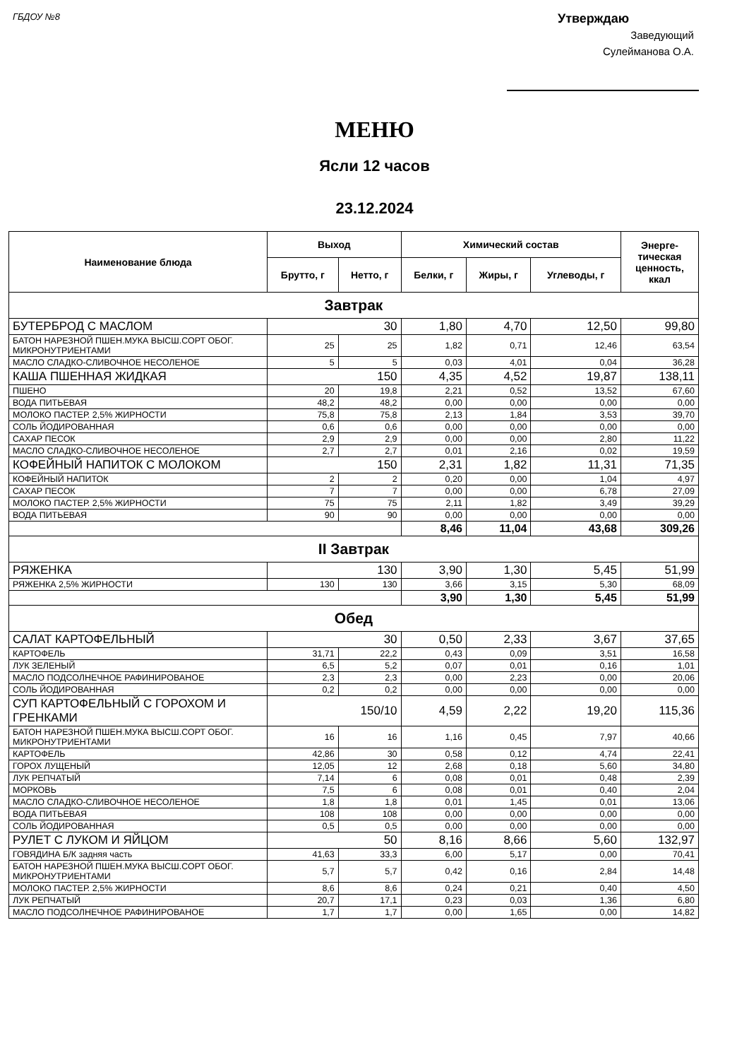ГБДОУ №8
Утверждаю
Заведующий
Сулейманова О.А.
МЕНЮ
Ясли 12 часов
23.12.2024
| Наименование блюда | Выход | | Химический состав | | | Энерге- тическая ценность, ккал |
| --- | --- | --- | --- | --- | --- | --- |
| | Брутто, г | Нетто, г | Белки, г | Жиры, г | Углеводы, г | |
| Завтрак | | | | | | |
| БУТЕРБРОД С МАСЛОМ | 30 | | 1,80 | 4,70 | 12,50 | 99,80 |
| БАТОН НАРЕЗНОЙ ПШЕН.МУКА ВЫСШ.СОРТ ОБОГ. МИКРОНУТРИЕНТАМИ | 25 | 25 | 1,82 | 0,71 | 12,46 | 63,54 |
| МАСЛО СЛАДКО-СЛИВОЧНОЕ НЕСОЛЕНОЕ | 5 | 5 | 0,03 | 4,01 | 0,04 | 36,28 |
| КАША ПШЕННАЯ ЖИДКАЯ | 150 | | 4,35 | 4,52 | 19,87 | 138,11 |
| ПШЕНО | 20 | 19,8 | 2,21 | 0,52 | 13,52 | 67,60 |
| ВОДА ПИТЬЕВАЯ | 48,2 | 48,2 | 0,00 | 0,00 | 0,00 | 0,00 |
| МОЛОКО ПАСТЕР. 2,5% ЖИРНОСТИ | 75,8 | 75,8 | 2,13 | 1,84 | 3,53 | 39,70 |
| СОЛЬ ЙОДИРОВАННАЯ | 0,6 | 0,6 | 0,00 | 0,00 | 0,00 | 0,00 |
| САХАР ПЕСОК | 2,9 | 2,9 | 0,00 | 0,00 | 2,80 | 11,22 |
| МАСЛО СЛАДКО-СЛИВОЧНОЕ НЕСОЛЕНОЕ | 2,7 | 2,7 | 0,01 | 2,16 | 0,02 | 19,59 |
| КОФЕЙНЫЙ НАПИТОК С МОЛОКОМ | 150 | | 2,31 | 1,82 | 11,31 | 71,35 |
| КОФЕЙНЫЙ НАПИТОК | 2 | 2 | 0,20 | 0,00 | 1,04 | 4,97 |
| САХАР ПЕСОК | 7 | 7 | 0,00 | 0,00 | 6,78 | 27,09 |
| МОЛОКО ПАСТЕР. 2,5% ЖИРНОСТИ | 75 | 75 | 2,11 | 1,82 | 3,49 | 39,29 |
| ВОДА ПИТЬЕВАЯ | 90 | 90 | 0,00 | 0,00 | 0,00 | 0,00 |
| | | | 8,46 | 11,04 | 43,68 | 309,26 |
| II Завтрак | | | | | | |
| РЯЖЕНКА | 130 | | 3,90 | 1,30 | 5,45 | 51,99 |
| РЯЖЕНКА 2,5% ЖИРНОСТИ | 130 | 130 | 3,66 | 3,15 | 5,30 | 68,09 |
| | | | 3,90 | 1,30 | 5,45 | 51,99 |
| Обед | | | | | | |
| САЛАТ КАРТОФЕЛЬНЫЙ | 30 | | 0,50 | 2,33 | 3,67 | 37,65 |
| КАРТОФЕЛЬ | 31,71 | 22,2 | 0,43 | 0,09 | 3,51 | 16,58 |
| ЛУК ЗЕЛЕНЫЙ | 6,5 | 5,2 | 0,07 | 0,01 | 0,16 | 1,01 |
| МАСЛО ПОДСОЛНЕЧНОЕ РАФИНИРОВАНОЕ | 2,3 | 2,3 | 0,00 | 2,23 | 0,00 | 20,06 |
| СОЛЬ ЙОДИРОВАННАЯ | 0,2 | 0,2 | 0,00 | 0,00 | 0,00 | 0,00 |
| СУП КАРТОФЕЛЬНЫЙ С ГОРОХОМ И ГРЕНКАМИ | 150/10 | | 4,59 | 2,22 | 19,20 | 115,36 |
| БАТОН НАРЕЗНОЙ ПШЕН.МУКА ВЫСШ.СОРТ ОБОГ. МИКРОНУТРИЕНТАМИ | 16 | 16 | 1,16 | 0,45 | 7,97 | 40,66 |
| КАРТОФЕЛЬ | 42,86 | 30 | 0,58 | 0,12 | 4,74 | 22,41 |
| ГОРОХ ЛУЩЕНЫЙ | 12,05 | 12 | 2,68 | 0,18 | 5,60 | 34,80 |
| ЛУК РЕПЧАТЫЙ | 7,14 | 6 | 0,08 | 0,01 | 0,48 | 2,39 |
| МОРКОВЬ | 7,5 | 6 | 0,08 | 0,01 | 0,40 | 2,04 |
| МАСЛО СЛАДКО-СЛИВОЧНОЕ НЕСОЛЕНОЕ | 1,8 | 1,8 | 0,01 | 1,45 | 0,01 | 13,06 |
| ВОДА ПИТЬЕВАЯ | 108 | 108 | 0,00 | 0,00 | 0,00 | 0,00 |
| СОЛЬ ЙОДИРОВАННАЯ | 0,5 | 0,5 | 0,00 | 0,00 | 0,00 | 0,00 |
| РУЛЕТ С ЛУКОМ И ЯЙЦОМ | 50 | | 8,16 | 8,66 | 5,60 | 132,97 |
| ГОВЯДИНА Б/К задняя часть | 41,63 | 33,3 | 6,00 | 5,17 | 0,00 | 70,41 |
| БАТОН НАРЕЗНОЙ ПШЕН.МУКА ВЫСШ.СОРТ ОБОГ. МИКРОНУТРИЕНТАМИ | 5,7 | 5,7 | 0,42 | 0,16 | 2,84 | 14,48 |
| МОЛОКО ПАСТЕР. 2,5% ЖИРНОСТИ | 8,6 | 8,6 | 0,24 | 0,21 | 0,40 | 4,50 |
| ЛУК РЕПЧАТЫЙ | 20,7 | 17,1 | 0,23 | 0,03 | 1,36 | 6,80 |
| МАСЛО ПОДСОЛНЕЧНОЕ РАФИНИРОВАНОЕ | 1,7 | 1,7 | 0,00 | 1,65 | 0,00 | 14,82 |